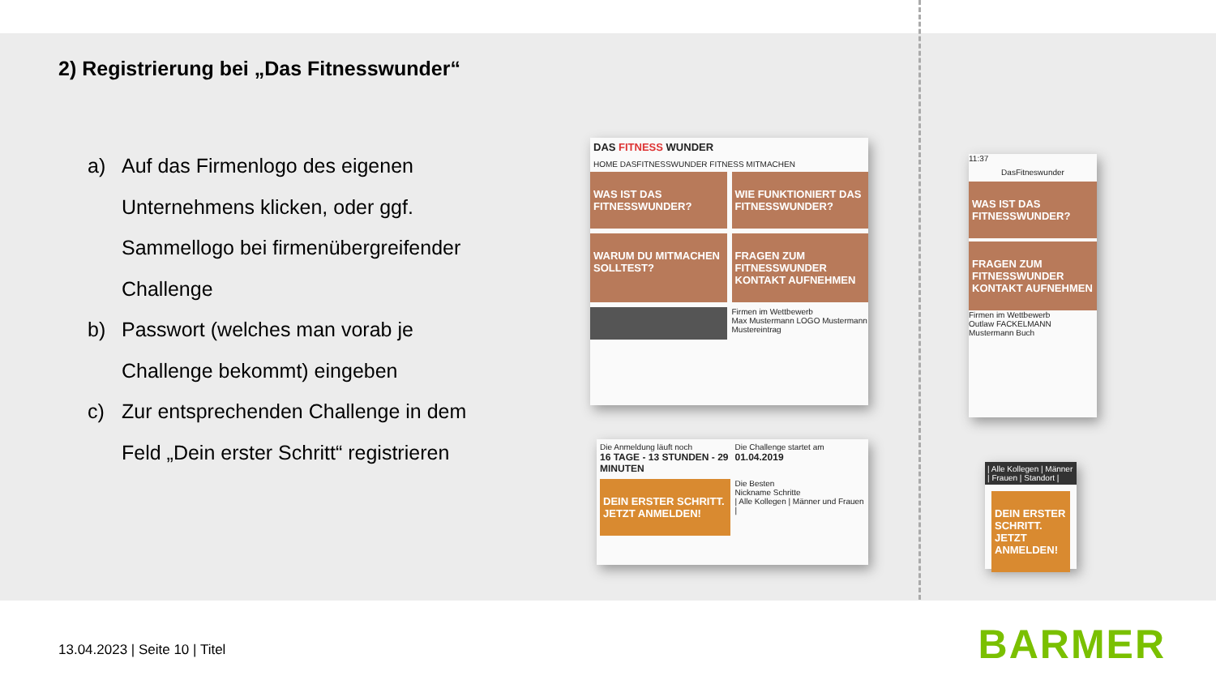2) Registrierung bei „Das Fitnesswunder“
a) Auf das Firmenlogo des eigenen Unternehmens klicken, oder ggf. Sammellogo bei firmenübergreifender Challenge
b) Passwort (welches man vorab je Challenge bekommt) eingeben
c) Zur entsprechenden Challenge in dem Feld „Dein erster Schritt“ registrieren
DAS FITNESS WUNDER
HOME DASFITNESSWUNDER FITNESS MITMACHEN
WAS IST DAS FITNESSWUNDER?
WIE FUNKTIONIERT DAS FITNESSWUNDER?
WARUM DU MITMACHEN SOLLTEST?
FRAGEN ZUM FITNESSWUNDER KONTAKT AUFNEHMEN
Firmen im Wettbewerb
Max Mustermann LOGO Mustermann Mustereintrag
11:37
DasFitneswunder
WAS IST DAS FITNESSWUNDER?
FRAGEN ZUM FITNESSWUNDER KONTAKT AUFNEHMEN
Firmen im Wettbewerb
Outlaw FACKELMANN Mustermann Buch
Die Anmeldung läuft noch
16 TAGE - 13 STUNDEN - 29 MINUTEN
Die Challenge startet am
01.04.2019
DEIN ERSTER SCHRITT. JETZT ANMELDEN!
Die Besten
Nickname Schritte
| Alle Kollegen | Männer und Frauen |
| Alle Kollegen | Männer | Frauen | Standort |
DEIN ERSTER SCHRITT. JETZT ANMELDEN!
13.04.2023 | Seite 10 | Titel BARMER